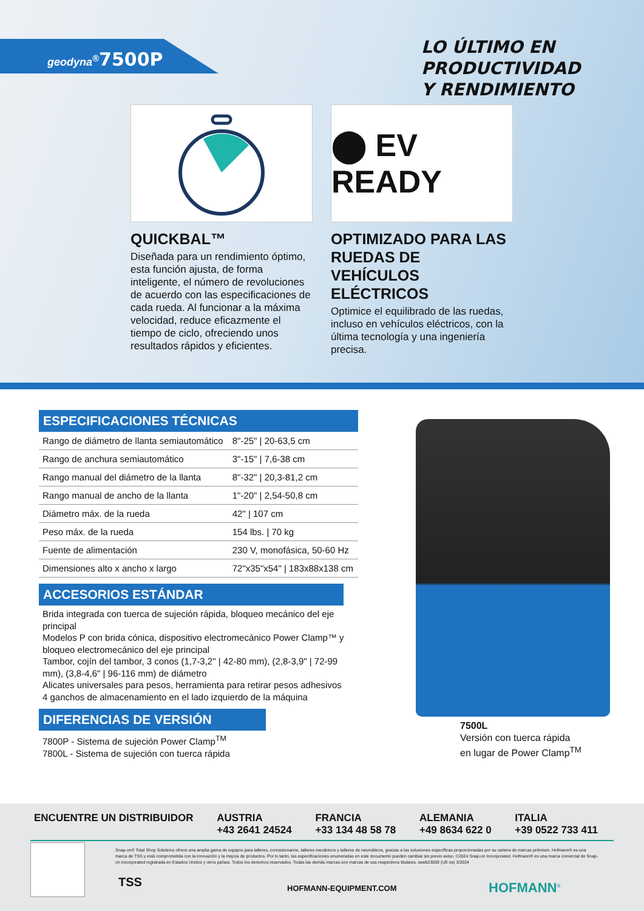geodyna<sup>®</sup>7500P
LO ÚLTIMO EN PRODUCTIVIDAD
Y RENDIMIENTO
QUICKBAL™
Diseñada para un rendimiento óptimo, esta función ajusta, de forma inteligente, el número de revoluciones de acuerdo con las especificaciones de cada rueda. Al funcionar a la máxima velocidad, reduce eficazmente el tiempo de ciclo, ofreciendo unos resultados rápidos y eficientes.
⬤ EV READY
OPTIMIZADO PARA LAS RUEDAS DE VEHÍCULOS ELÉCTRICOS
Optimice el equilibrado de las ruedas, incluso en vehículos eléctricos, con la última tecnología y una ingeniería precisa.
ESPECIFICACIONES TÉCNICAS
| Rango de diámetro de llanta semiautomático | 8"-25" / 20-63,5 cm |
| Rango de anchura semiautomático | 3"-15" / 7,6-38 cm |
| Rango manual del diámetro de la llanta | 8"-32" / 20,3-81,2 cm |
| Rango manual de ancho de la llanta | 1"-20" / 2,54-50,8 cm |
| Diámetro máx. de la rueda | 42" / 107 cm |
| Peso máx. de la rueda | 154 lbs. / 70 kg |
| Fuente de alimentación | 230 V, monofásica, 50-60 Hz |
| Dimensiones alto x ancho x largo | 72"x35"x54" / 183x88x138 cm |
ACCESORIOS ESTÁNDAR
Brida integrada con tuerca de sujeción rápida, bloqueo mecánico del eje principal
Modelos P con brida cónica, dispositivo electromecánico Power Clamp™ y bloqueo electromecánico del eje principal
Tambor, cojín del tambor, 3 conos (1,7-3,2" | 42-80 mm), (2,8-3,9" | 72-99 mm), (3,8-4,6" | 96-116 mm) de diámetro
Alicates universales para pesos, herramienta para retirar pesos adhesivos
4 ganchos de almacenamiento en el lado izquierdo de la máquina
DIFERENCIAS DE VERSIÓN
7800P - Sistema de sujeción Power Clamp<sup>TM</sup>
7800L - Sistema de sujeción con tuerca rápida
7500L
Versión con tuerca rápida
en lugar de Power Clamp<sup>TM</sup>
ENCUENTRE UN DISTRIBUIDOR AUSTRIA
+43 2641 24524 FRANCIA
+33 134 48 58 78 ALEMANIA
+49 8634 622 0 ITALIA
+39 0522 733 411
Snap-on® Total Shop Solutions ofrece una amplia gama de equipos para talleres, concesionarios, talleres mecánicos y talleres de neumáticos, gracias a las soluciones específicas proporcionadas por su cartera de marcas prémium. Hofmann® es una marca de TSS y está comprometida con la innovación y la mejora de productos. Por lo tanto, las especificaciones enumeradas en este documento pueden cambiar sin previo aviso. ©2024 Snap-on Incorporated. Hofmann® es una marca comercial de Snap-on Incorporated registrada en Estados Unidos y otros países. Todos los derechos reservados. Todas las demás marcas son marcas de sus respectivos titulares. sswb23059 (UE es) 3/2024
TSS HOFMANN-EQUIPMENT.COM HOFMANN<sup>®</sup>